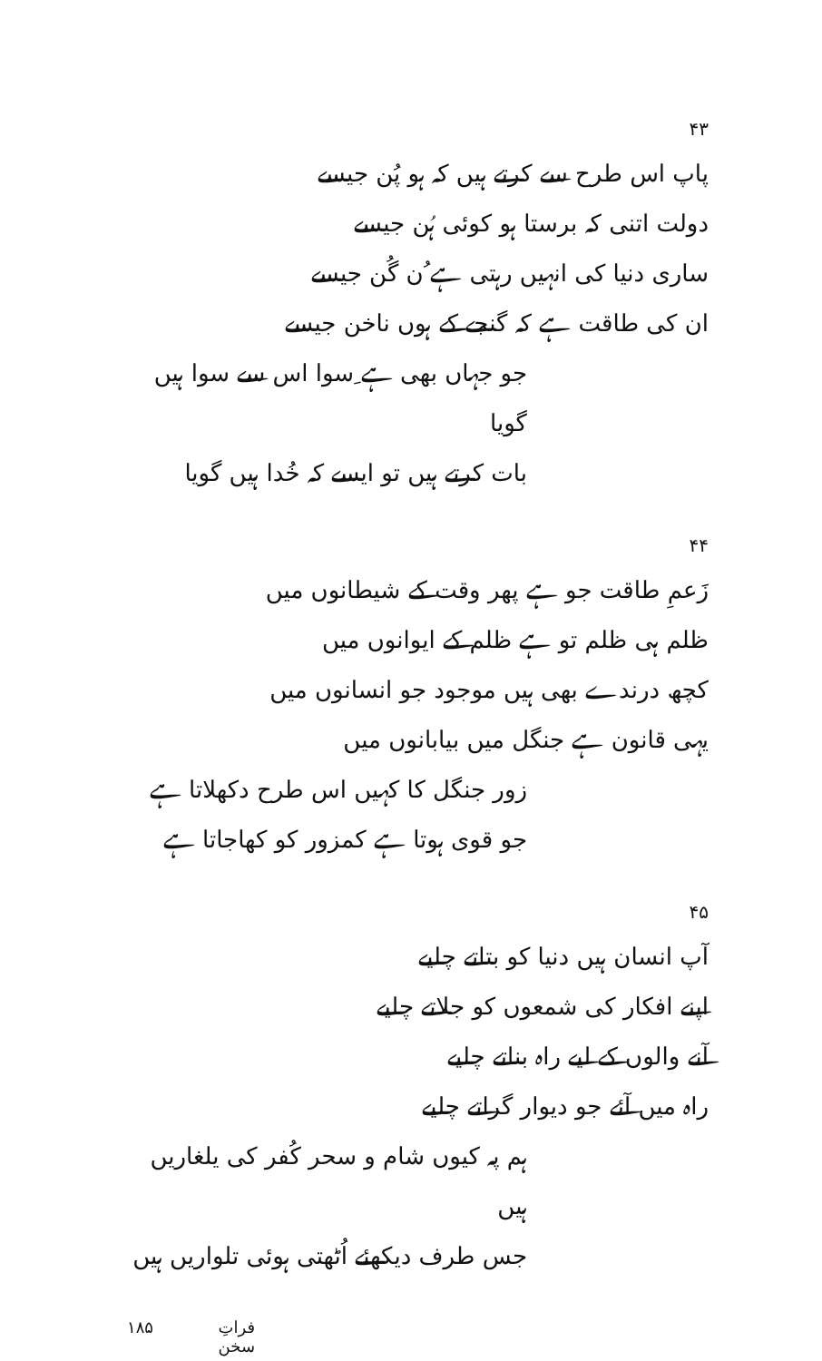۴۳
پاپ اس طرح سے کرتے ہیں کہ ہو پُن جیسے
دولت اتنی کہ برستا ہو کوئی ہُن جیسے
ساری دنیا کی انہیں رہتی ہے ُن گُن جیسے
ان کی طاقت ہے کہ گنجے کے ہوں ناخن جیسے
جو جہاں بھی ہے ِسوا اس سے سوا ہیں گویا
بات کرتے ہیں تو ایسے کہ خُدا ہیں گویا
۴۴
زَعمِ طاقت جو ہے پھر وقت کے شیطانوں میں
ظلم ہی ظلم تو ہے ظلم کے ایوانوں میں
کچھ درندے بھی ہیں موجود جو انسانوں میں
یہی قانون ہے جنگل میں بیابانوں میں
زور جنگل کا کہیں اس طرح دکھلاتا ہے
جو قوی ہوتا ہے کمزور کو کھاجاتا ہے
۴۵
آپ انسان ہیں دنیا کو بتاتے چلیے
اپنے افکار کی شمعوں کو جلاتے چلیے
آنے والوں کے لیے راہ بناتے چلیے
راہ میں آئے جو دیوار گراتے چلیے
ہم پہ کیوں شام و سحر کُفر کی یلغاریں ہیں
جس طرف دیکھئے اُٹھتی ہوئی تلواریں ہیں
فراتِ سخن ۱۸۵